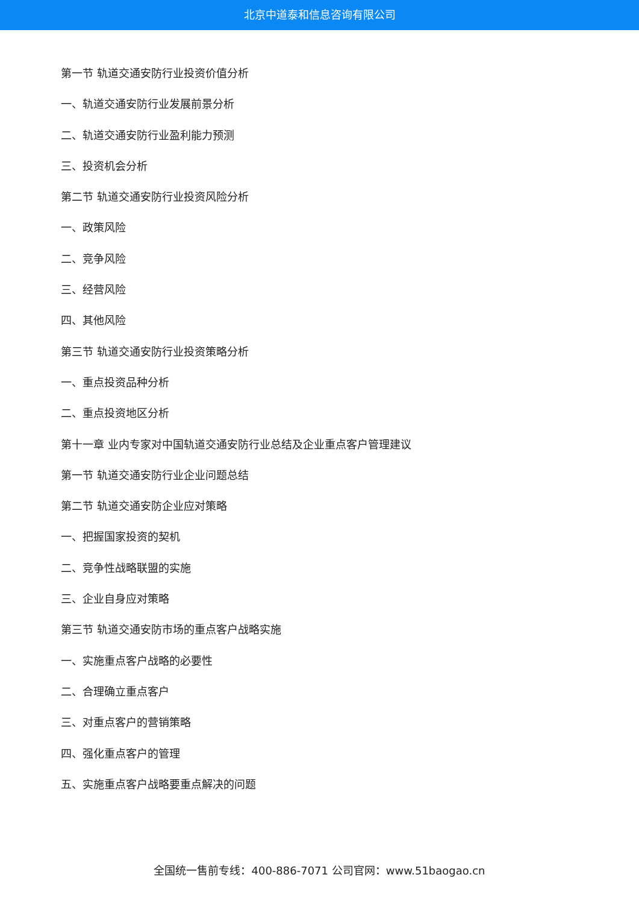北京中道泰和信息咨询有限公司
第一节 轨道交通安防行业投资价值分析
一、轨道交通安防行业发展前景分析
二、轨道交通安防行业盈利能力预测
三、投资机会分析
第二节 轨道交通安防行业投资风险分析
一、政策风险
二、竞争风险
三、经营风险
四、其他风险
第三节 轨道交通安防行业投资策略分析
一、重点投资品种分析
二、重点投资地区分析
第十一章 业内专家对中国轨道交通安防行业总结及企业重点客户管理建议
第一节 轨道交通安防行业企业问题总结
第二节 轨道交通安防企业应对策略
一、把握国家投资的契机
二、竞争性战略联盟的实施
三、企业自身应对策略
第三节 轨道交通安防市场的重点客户战略实施
一、实施重点客户战略的必要性
二、合理确立重点客户
三、对重点客户的营销策略
四、强化重点客户的管理
五、实施重点客户战略要重点解决的问题
全国统一售前专线：400-886-7071 公司官网：www.51baogao.cn